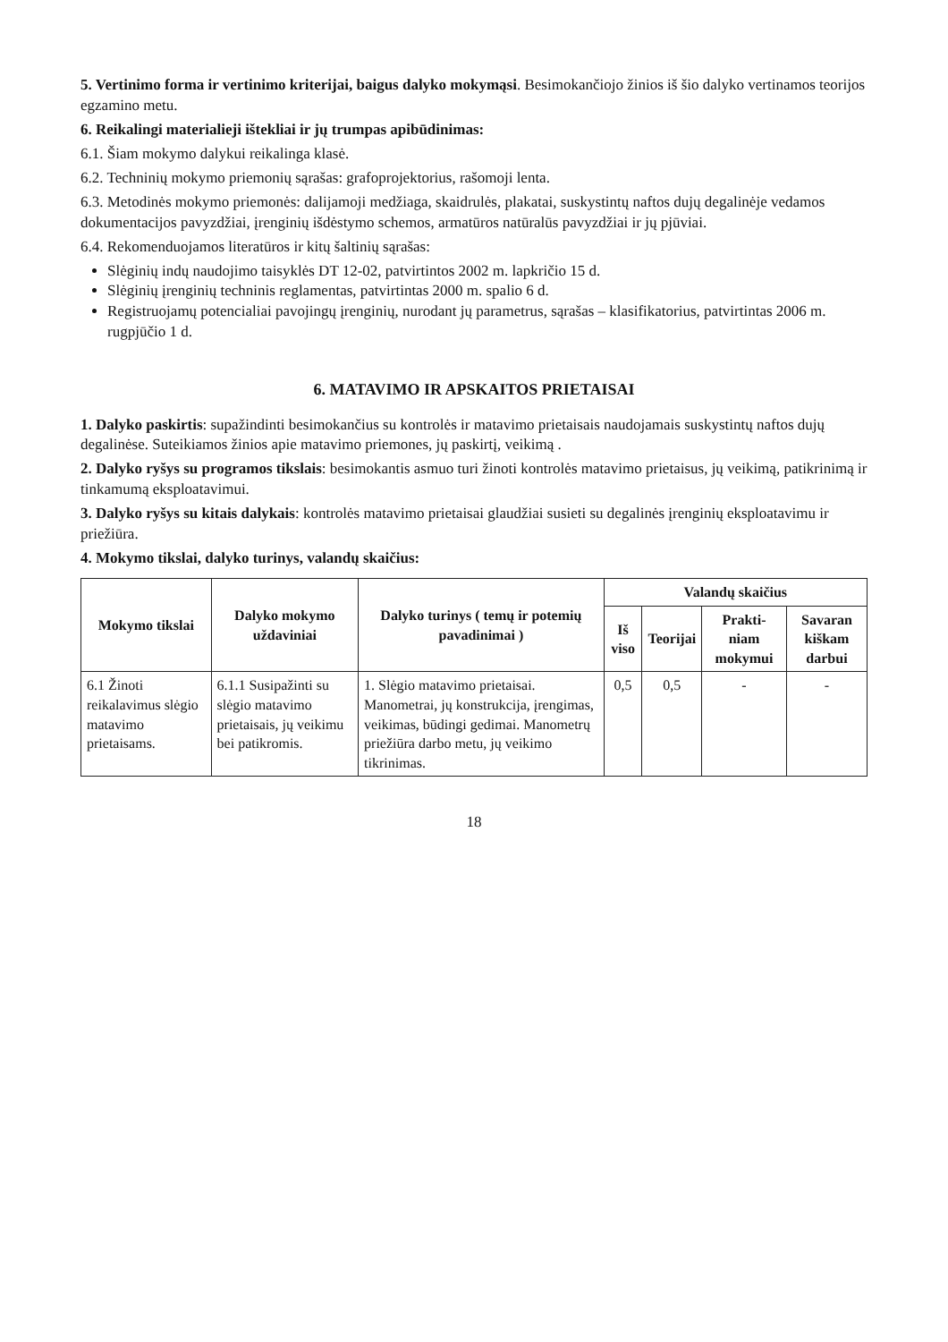5. Vertinimo forma ir vertinimo kriterijai, baigus dalyko mokymąsi. Besimokančiojo žinios iš šio dalyko vertinamos teorijos egzamino metu.
6. Reikalingi materialieji ištekliai ir jų trumpas apibūdinimas:
6.1. Šiam mokymo dalykui reikalinga klasė.
6.2. Techninių mokymo priemonių sąrašas: grafoprojektorius, rašomoji lenta.
6.3. Metodinės mokymo priemonės: dalijamoji medžiaga, skaidrulės, plakatai, suskystintų naftos dujų degalinėje vedamos dokumentacijos pavyzdžiai, įrenginių išdėstymo schemos, armatūros natūralūs pavyzdžiai ir jų pjūviai.
6.4. Rekomenduojamos literatūros ir kitų šaltinių sąrašas:
Slėginių indų naudojimo taisyklės DT 12-02, patvirtintos 2002 m. lapkričio 15 d.
Slėginių įrenginių techninis reglamentas, patvirtintas 2000 m. spalio 6 d.
Registruojamų potencialiai pavojingų įrenginių, nurodant jų parametrus, sąrašas – klasifikatorius, patvirtintas 2006 m. rugpjūčio 1 d.
6. MATAVIMO IR APSKAITOS PRIETAISAI
1. Dalyko paskirtis: supažindinti besimokančius su kontrolės ir matavimo prietaisais naudojamais suskystintų naftos dujų degalinėse. Suteikiamos žinios apie matavimo priemones, jų paskirtį, veikimą .
2. Dalyko ryšys su programos tikslais: besimokantis asmuo turi žinoti kontrolės matavimo prietaisus, jų veikimą, patikrinimą ir tinkamumą eksploatavimui.
3. Dalyko ryšys su kitais dalykais: kontrolės matavimo prietaisai glaudžiai susieti su degalinės įrenginių eksploatavimu ir priežiūra.
4. Mokymo tikslai, dalyko turinys, valandų skaičius:
| Mokymo tikslai | Dalyko mokymo uždaviniai | Dalyko turinys ( temų ir potemių pavadinimai ) | Valandų skaičius | | | |
| --- | --- | --- | --- | --- | --- | --- |
| | | | Iš viso | Teorijai | Prakti-niam mokymui | Savaran kiškam darbui |
| 6.1 Žinoti reikalavimus slėgio matavimo prietaisams. | 6.1.1 Susipažinti su slėgio matavimo prietaisais, jų veikimu bei patikromis. | 1. Slėgio matavimo prietaisai. Manometrai, jų konstrukcija, įrengimas, veikimas, būdingi gedimai. Manometrų priežiūra darbo metu, jų veikimo tikrinimas. | 0,5 | 0,5 | - | - |
18